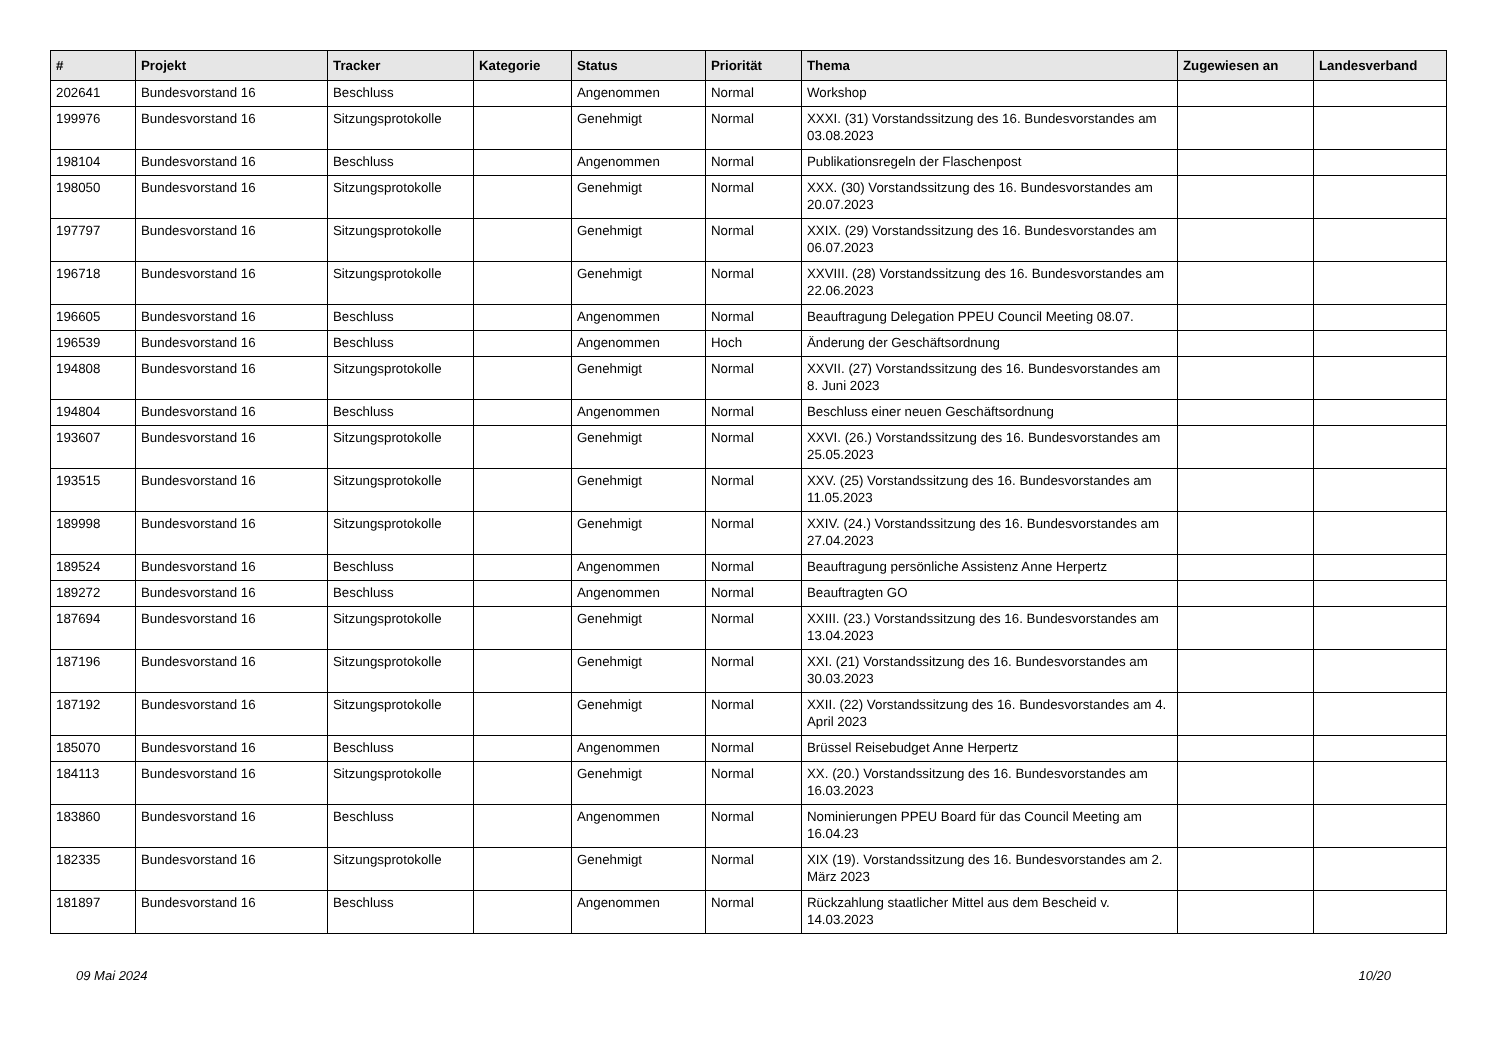| # | Projekt | Tracker | Kategorie | Status | Priorität | Thema | Zugewiesen an | Landesverband |
| --- | --- | --- | --- | --- | --- | --- | --- | --- |
| 202641 | Bundesvorstand 16 | Beschluss | | Angenommen | Normal | Workshop | | |
| 199976 | Bundesvorstand 16 | Sitzungsprotokolle | | Genehmigt | Normal | XXXI. (31) Vorstandssitzung des 16. Bundesvorstandes am 03.08.2023 | | |
| 198104 | Bundesvorstand 16 | Beschluss | | Angenommen | Normal | Publikationsregeln der Flaschenpost | | |
| 198050 | Bundesvorstand 16 | Sitzungsprotokolle | | Genehmigt | Normal | XXX. (30) Vorstandssitzung des 16. Bundesvorstandes am 20.07.2023 | | |
| 197797 | Bundesvorstand 16 | Sitzungsprotokolle | | Genehmigt | Normal | XXIX. (29) Vorstandssitzung des 16. Bundesvorstandes am 06.07.2023 | | |
| 196718 | Bundesvorstand 16 | Sitzungsprotokolle | | Genehmigt | Normal | XXVIII. (28) Vorstandssitzung des 16. Bundesvorstandes am 22.06.2023 | | |
| 196605 | Bundesvorstand 16 | Beschluss | | Angenommen | Normal | Beauftragung Delegation PPEU Council Meeting 08.07. | | |
| 196539 | Bundesvorstand 16 | Beschluss | | Angenommen | Hoch | Änderung der Geschäftsordnung | | |
| 194808 | Bundesvorstand 16 | Sitzungsprotokolle | | Genehmigt | Normal | XXVII. (27) Vorstandssitzung des 16. Bundesvorstandes am 8. Juni 2023 | | |
| 194804 | Bundesvorstand 16 | Beschluss | | Angenommen | Normal | Beschluss einer neuen Geschäftsordnung | | |
| 193607 | Bundesvorstand 16 | Sitzungsprotokolle | | Genehmigt | Normal | XXVI. (26.) Vorstandssitzung des 16. Bundesvorstandes am 25.05.2023 | | |
| 193515 | Bundesvorstand 16 | Sitzungsprotokolle | | Genehmigt | Normal | XXV. (25) Vorstandssitzung des 16. Bundesvorstandes am 11.05.2023 | | |
| 189998 | Bundesvorstand 16 | Sitzungsprotokolle | | Genehmigt | Normal | XXIV. (24.) Vorstandssitzung des 16. Bundesvorstandes am 27.04.2023 | | |
| 189524 | Bundesvorstand 16 | Beschluss | | Angenommen | Normal | Beauftragung persönliche Assistenz Anne Herpertz | | |
| 189272 | Bundesvorstand 16 | Beschluss | | Angenommen | Normal | Beauftragten GO | | |
| 187694 | Bundesvorstand 16 | Sitzungsprotokolle | | Genehmigt | Normal | XXIII. (23.) Vorstandssitzung des 16. Bundesvorstandes am 13.04.2023 | | |
| 187196 | Bundesvorstand 16 | Sitzungsprotokolle | | Genehmigt | Normal | XXI. (21) Vorstandssitzung des 16. Bundesvorstandes am 30.03.2023 | | |
| 187192 | Bundesvorstand 16 | Sitzungsprotokolle | | Genehmigt | Normal | XXII. (22) Vorstandssitzung des 16. Bundesvorstandes am 4. April 2023 | | |
| 185070 | Bundesvorstand 16 | Beschluss | | Angenommen | Normal | Brüssel Reisebudget Anne Herpertz | | |
| 184113 | Bundesvorstand 16 | Sitzungsprotokolle | | Genehmigt | Normal | XX. (20.) Vorstandssitzung des 16. Bundesvorstandes am 16.03.2023 | | |
| 183860 | Bundesvorstand 16 | Beschluss | | Angenommen | Normal | Nominierungen PPEU Board für das Council Meeting am 16.04.23 | | |
| 182335 | Bundesvorstand 16 | Sitzungsprotokolle | | Genehmigt | Normal | XIX (19). Vorstandssitzung des 16. Bundesvorstandes am 2. März 2023 | | |
| 181897 | Bundesvorstand 16 | Beschluss | | Angenommen | Normal | Rückzahlung staatlicher Mittel aus dem Bescheid v. 14.03.2023 | | |
09 Mai 2024 10/20